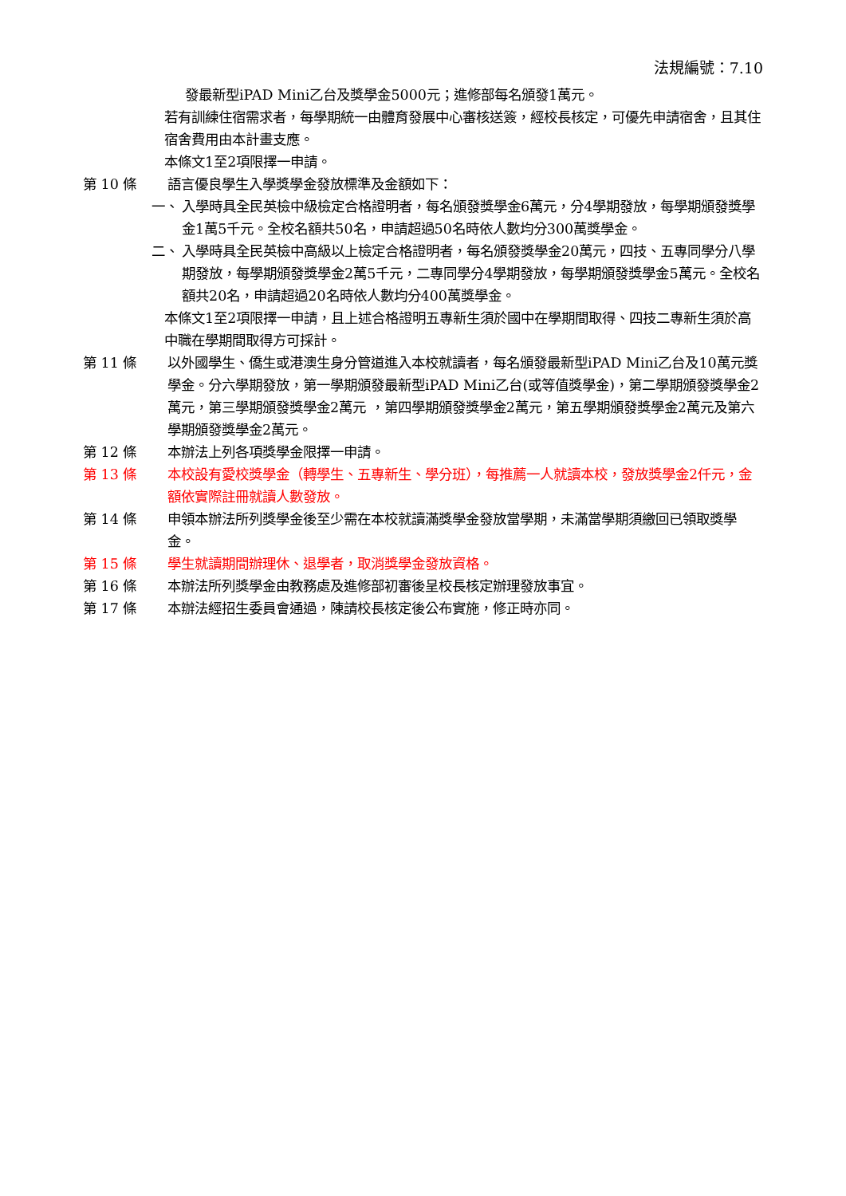法規編號：7.10
發最新型iPAD Mini乙台及獎學金5000元；進修部每名頒發1萬元。
若有訓練住宿需求者，每學期統一由體育發展中心審核送簽，經校長核定，可優先申請宿舍，且其住宿舍費用由本計畫支應。
本條文1至2項限擇一申請。
第 10 條 語言優良學生入學獎學金發放標準及金額如下：
一、 入學時具全民英檢中級檢定合格證明者，每名頒發獎學金6萬元，分4學期發放，每學期頒發獎學金1萬5千元。全校名額共50名，申請超過50名時依人數均分300萬獎學金。
二、 入學時具全民英檢中高級以上檢定合格證明者，每名頒發獎學金20萬元，四技、五專同學分八學期發放，每學期頒發獎學金2萬5千元，二專同學分4學期發放，每學期頒發獎學金5萬元。全校名額共20名，申請超過20名時依人數均分400萬獎學金。
本條文1至2項限擇一申請，且上述合格證明五專新生須於國中在學期間取得、四技二專新生須於高中職在學期間取得方可採計。
第 11 條 以外國學生、僑生或港澳生身分管道進入本校就讀者，每名頒發最新型iPAD Mini乙台及10萬元獎學金。分六學期發放，第一學期頒發最新型iPAD Mini乙台(或等值獎學金)，第二學期頒發獎學金2萬元，第三學期頒發獎學金2萬元 ，第四學期頒發獎學金2萬元，第五學期頒發獎學金2萬元及第六學期頒發獎學金2萬元。
第 12 條 本辦法上列各項獎學金限擇一申請。
第 13 條 本校設有愛校獎學金（轉學生、五專新生、學分班），每推薦一人就讀本校，發放獎學金2仟元，金額依實際註冊就讀人數發放。
第 14 條 申領本辦法所列獎學金後至少需在本校就讀滿獎學金發放當學期，未滿當學期須繳回已領取獎學金。
第 15 條 學生就讀期間辦理休、退學者，取消獎學金發放資格。
第 16 條 本辦法所列獎學金由教務處及進修部初審後呈校長核定辦理發放事宜。
第 17 條 本辦法經招生委員會通過，陳請校長核定後公布實施，修正時亦同。